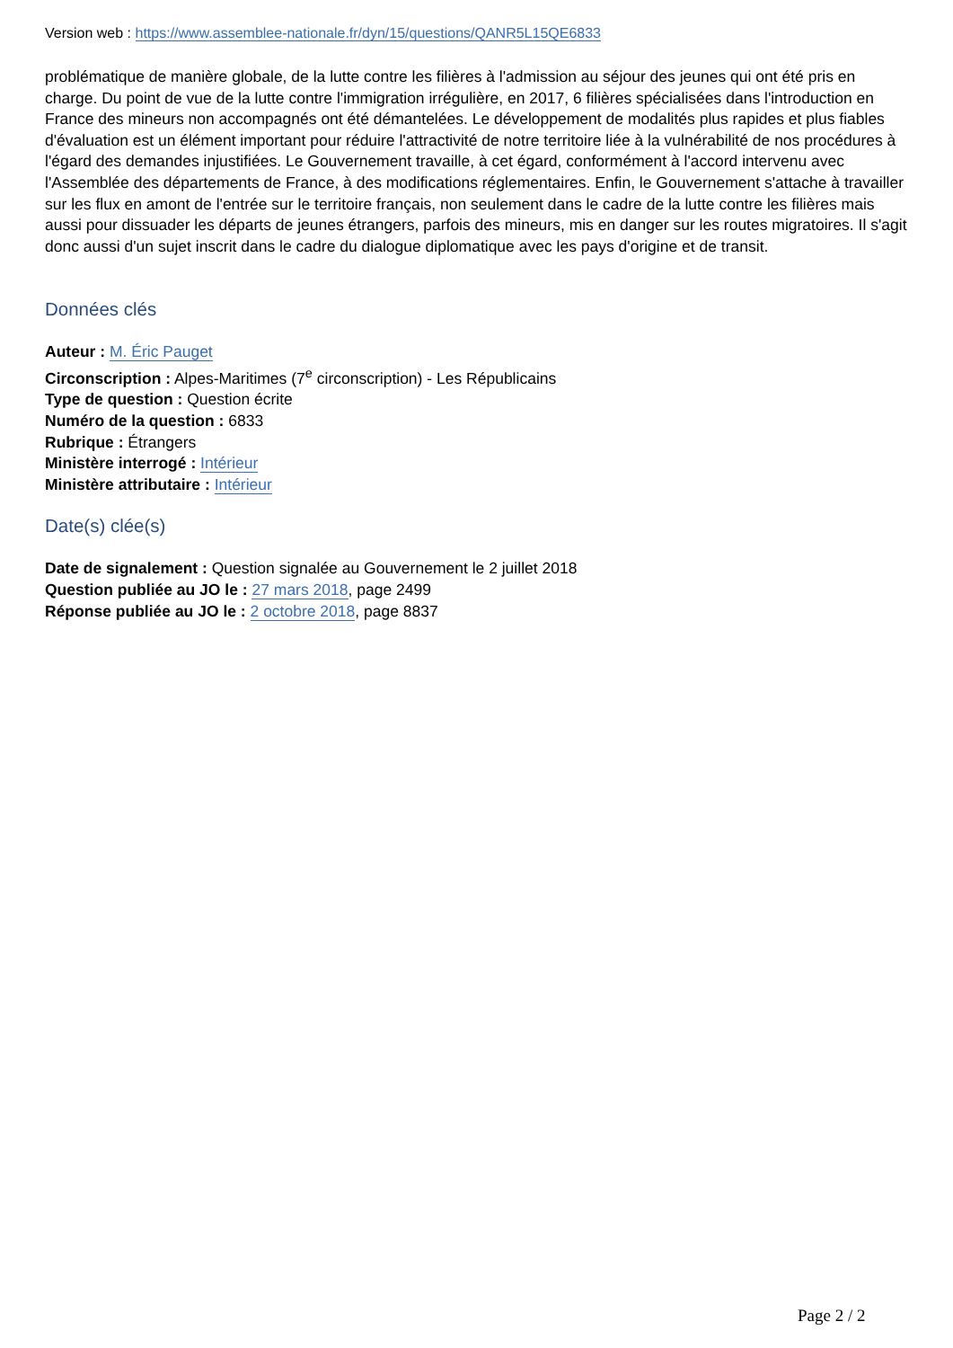Version web : https://www.assemblee-nationale.fr/dyn/15/questions/QANR5L15QE6833
problématique de manière globale, de la lutte contre les filières à l'admission au séjour des jeunes qui ont été pris en charge. Du point de vue de la lutte contre l'immigration irrégulière, en 2017, 6 filières spécialisées dans l'introduction en France des mineurs non accompagnés ont été démantelées. Le développement de modalités plus rapides et plus fiables d'évaluation est un élément important pour réduire l'attractivité de notre territoire liée à la vulnérabilité de nos procédures à l'égard des demandes injustifiées. Le Gouvernement travaille, à cet égard, conformément à l'accord intervenu avec l'Assemblée des départements de France, à des modifications réglementaires. Enfin, le Gouvernement s'attache à travailler sur les flux en amont de l'entrée sur le territoire français, non seulement dans le cadre de la lutte contre les filières mais aussi pour dissuader les départs de jeunes étrangers, parfois des mineurs, mis en danger sur les routes migratoires. Il s'agit donc aussi d'un sujet inscrit dans le cadre du dialogue diplomatique avec les pays d'origine et de transit.
Données clés
Auteur : M. Éric Pauget
Circonscription : Alpes-Maritimes (7<sup>e</sup> circonscription) - Les Républicains
Type de question : Question écrite
Numéro de la question : 6833
Rubrique : Étrangers
Ministère interrogé : Intérieur
Ministère attributaire : Intérieur
Date(s) clée(s)
Date de signalement : Question signalée au Gouvernement le 2 juillet 2018
Question publiée au JO le : 27 mars 2018, page 2499
Réponse publiée au JO le : 2 octobre 2018, page 8837
Page 2 / 2